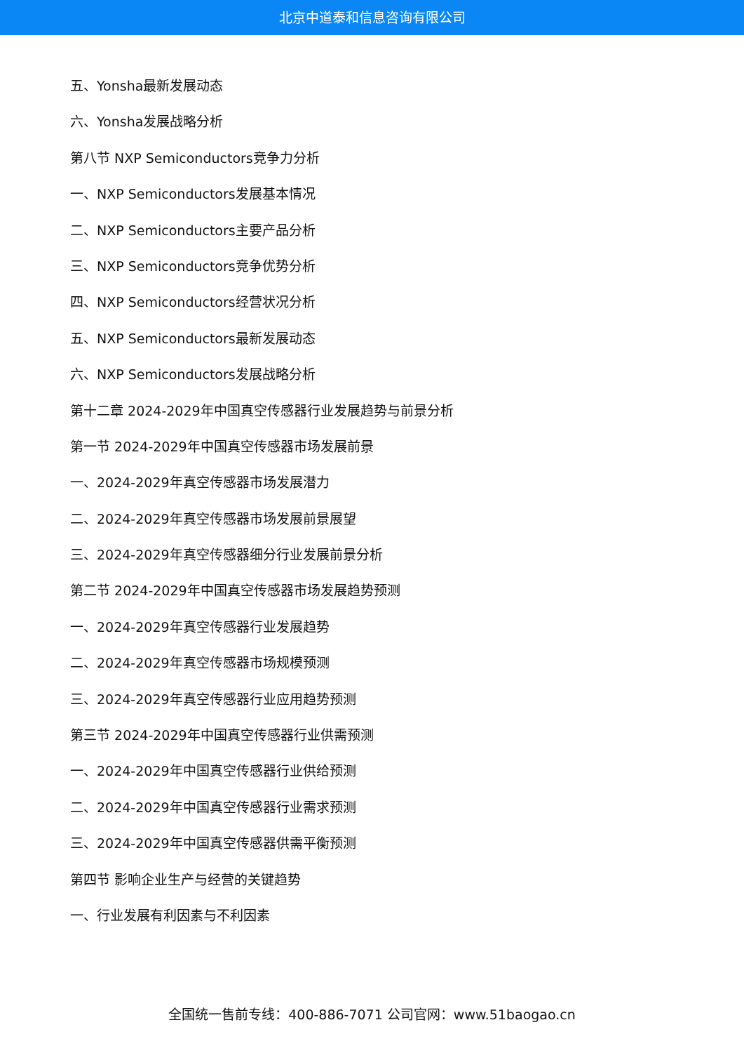北京中道泰和信息咨询有限公司
五、Yonsha最新发展动态
六、Yonsha发展战略分析
第八节 NXP Semiconductors竞争力分析
一、NXP Semiconductors发展基本情况
二、NXP Semiconductors主要产品分析
三、NXP Semiconductors竞争优势分析
四、NXP Semiconductors经营状况分析
五、NXP Semiconductors最新发展动态
六、NXP Semiconductors发展战略分析
第十二章 2024-2029年中国真空传感器行业发展趋势与前景分析
第一节 2024-2029年中国真空传感器市场发展前景
一、2024-2029年真空传感器市场发展潜力
二、2024-2029年真空传感器市场发展前景展望
三、2024-2029年真空传感器细分行业发展前景分析
第二节 2024-2029年中国真空传感器市场发展趋势预测
一、2024-2029年真空传感器行业发展趋势
二、2024-2029年真空传感器市场规模预测
三、2024-2029年真空传感器行业应用趋势预测
第三节 2024-2029年中国真空传感器行业供需预测
一、2024-2029年中国真空传感器行业供给预测
二、2024-2029年中国真空传感器行业需求预测
三、2024-2029年中国真空传感器供需平衡预测
第四节 影响企业生产与经营的关键趋势
一、行业发展有利因素与不利因素
全国统一售前专线：400-886-7071 公司官网：www.51baogao.cn